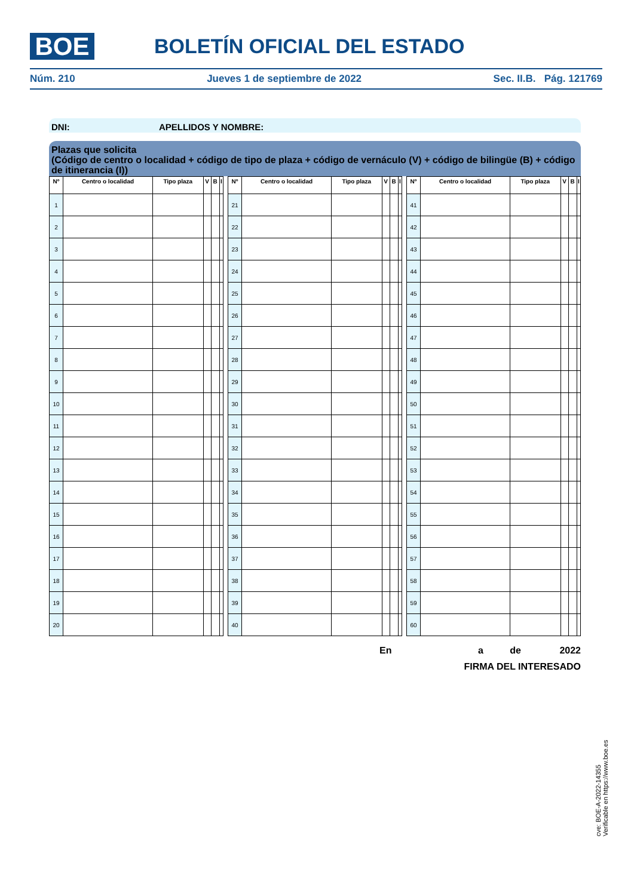BOE BOLETÍN OFICIAL DEL ESTADO
Núm. 210 Jueves 1 de septiembre de 2022 Sec. II.B. Pág. 121769
DNI: APELLIDOS Y NOMBRE:
Plazas que solicita
(Código de centro o localidad + código de tipo de plaza + código de vernáculo (V) + código de bilingüe (B) + código de itinerancia (I))
| Nº | Centro o localidad | Tipo plaza | V | B | I |
| --- | --- | --- | --- | --- | --- |
| 1 | | | | | |
| 2 | | | | | |
| 3 | | | | | |
| 4 | | | | | |
| 5 | | | | | |
| 6 | | | | | |
| 7 | | | | | |
| 8 | | | | | |
| 9 | | | | | |
| 10 | | | | | |
| 11 | | | | | |
| 12 | | | | | |
| 13 | | | | | |
| 14 | | | | | |
| 15 | | | | | |
| 16 | | | | | |
| 17 | | | | | |
| 18 | | | | | |
| 19 | | | | | |
| 20 | | | | | |
| Nº | Centro o localidad | Tipo plaza | V | B | I |
| --- | --- | --- | --- | --- | --- |
| 21 | | | | | |
| 22 | | | | | |
| 23 | | | | | |
| 24 | | | | | |
| 25 | | | | | |
| 26 | | | | | |
| 27 | | | | | |
| 28 | | | | | |
| 29 | | | | | |
| 30 | | | | | |
| 31 | | | | | |
| 32 | | | | | |
| 33 | | | | | |
| 34 | | | | | |
| 35 | | | | | |
| 36 | | | | | |
| 37 | | | | | |
| 38 | | | | | |
| 39 | | | | | |
| 40 | | | | | |
| Nº | Centro o localidad | Tipo plaza | V | B | I |
| --- | --- | --- | --- | --- | --- |
| 41 | | | | | |
| 42 | | | | | |
| 43 | | | | | |
| 44 | | | | | |
| 45 | | | | | |
| 46 | | | | | |
| 47 | | | | | |
| 48 | | | | | |
| 49 | | | | | |
| 50 | | | | | |
| 51 | | | | | |
| 52 | | | | | |
| 53 | | | | | |
| 54 | | | | | |
| 55 | | | | | |
| 56 | | | | | |
| 57 | | | | | |
| 58 | | | | | |
| 59 | | | | | |
| 60 | | | | | |
En a de 2022
FIRMA DEL INTERESADO
cve: BOE-A-2022-14355
Verificable en https://www.boe.es